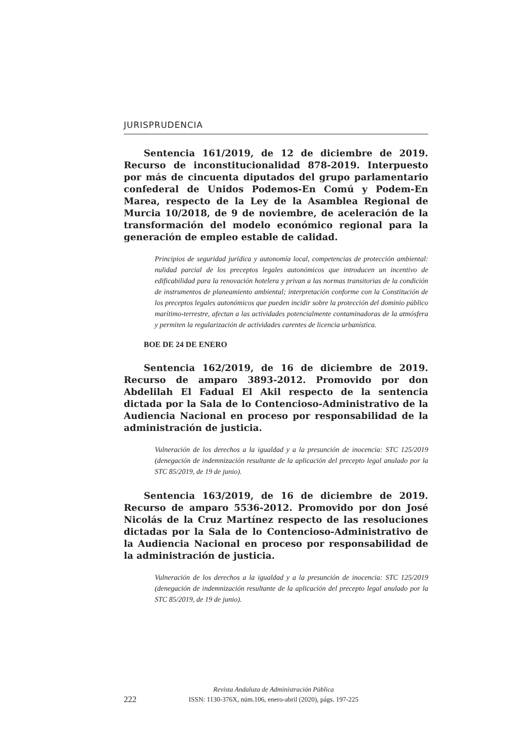JURISPRUDENCIA
Sentencia 161/2019, de 12 de diciembre de 2019. Recurso de inconstitucionalidad 878-2019. Interpuesto por más de cincuenta diputados del grupo parlamentario confederal de Unidos Podemos-En Comú y Podem-En Marea, respecto de la Ley de la Asamblea Regional de Murcia 10/2018, de 9 de noviembre, de aceleración de la transformación del modelo económico regional para la generación de empleo estable de calidad.
Principios de seguridad jurídica y autonomía local, competencias de protección ambiental: nulidad parcial de los preceptos legales autonómicos que introducen un incentivo de edificabilidad para la renovación hotelera y privan a las normas transitorias de la condición de instrumentos de planeamiento ambiental; interpretación conforme con la Constitución de los preceptos legales autonómicos que pueden incidir sobre la protección del dominio público marítimo-terrestre, afectan a las actividades potencialmente contaminadoras de la atmósfera y permiten la regularización de actividades carentes de licencia urbanística.
BOE DE 24 DE ENERO
Sentencia 162/2019, de 16 de diciembre de 2019. Recurso de amparo 3893-2012. Promovido por don Abdelilah El Fadual El Akil respecto de la sentencia dictada por la Sala de lo Contencioso-Administrativo de la Audiencia Nacional en proceso por responsabilidad de la administración de justicia.
Vulneración de los derechos a la igualdad y a la presunción de inocencia: STC 125/2019 (denegación de indemnización resultante de la aplicación del precepto legal anulado por la STC 85/2019, de 19 de junio).
Sentencia 163/2019, de 16 de diciembre de 2019. Recurso de amparo 5536-2012. Promovido por don José Nicolás de la Cruz Martínez respecto de las resoluciones dictadas por la Sala de lo Contencioso-Administrativo de la Audiencia Nacional en proceso por responsabilidad de la administración de justicia.
Vulneración de los derechos a la igualdad y a la presunción de inocencia: STC 125/2019 (denegación de indemnización resultante de la aplicación del precepto legal anulado por la STC 85/2019, de 19 de junio).
222
Revista Andaluza de Administración Pública
ISSN: 1130-376X, núm.106, enero-abril (2020), págs. 197-225